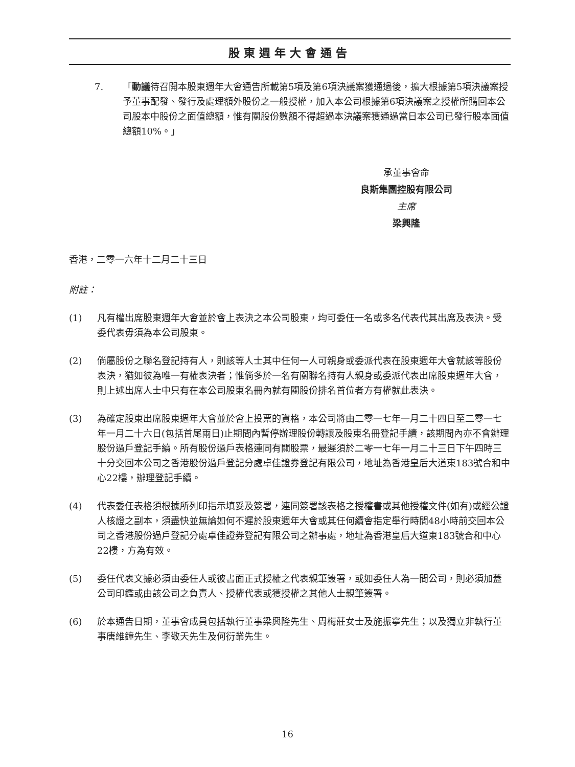股東週年大會通告
7. 「動議待召開本股東週年大會通告所載第5項及第6項決議案獲通過後，擴大根據第5項決議案授予董事配發、發行及處理額外股份之一般授權，加入本公司根據第6項決議案之授權所購回本公司股本中股份之面值總額，惟有關股份數額不得超過本決議案獲通過當日本公司已發行股本面值總額10%。」
承董事會命
良斯集團控股有限公司
主席
梁興隆
香港，二零一六年十二月二十三日
附註：
(1) 凡有權出席股東週年大會並於會上表決之本公司股東，均可委任一名或多名代表代其出席及表決。受委代表毋須為本公司股東。
(2) 倘屬股份之聯名登記持有人，則該等人士其中任何一人可親身或委派代表在股東週年大會就該等股份表決，猶如彼為唯一有權表決者；惟倘多於一名有關聯名持有人親身或委派代表出席股東週年大會，則上述出席人士中只有在本公司股東名冊內就有關股份排名首位者方有權就此表決。
(3) 為確定股東出席股東週年大會並於會上投票的資格，本公司將由二零一七年一月二十四日至二零一七年一月二十六日(包括首尾兩日)止期間內暫停辦理股份轉讓及股東名冊登記手續，該期間內亦不會辦理股份過戶登記手續。所有股份過戶表格連同有關股票，最遲須於二零一七年一月二十三日下午四時三十分交回本公司之香港股份過戶登記分處卓佳證券登記有限公司，地址為香港皇后大道東183號合和中心22樓，辦理登記手續。
(4) 代表委任表格須根據所列印指示填妥及簽署，連同簽署該表格之授權書或其他授權文件(如有)或經公證人核證之副本，須盡快並無論如何不遲於股東週年大會或其任何續會指定舉行時間48小時前交回本公司之香港股份過戶登記分處卓佳證券登記有限公司之辦事處，地址為香港皇后大道東183號合和中心22樓，方為有效。
(5) 委任代表文據必須由委任人或彼書面正式授權之代表親筆簽署，或如委任人為一間公司，則必須加蓋公司印鑑或由該公司之負責人、授權代表或獲授權之其他人士親筆簽署。
(6) 於本通告日期，董事會成員包括執行董事梁興隆先生、周梅莊女士及施振寧先生；以及獨立非執行董事唐維鐘先生、李敬天先生及何衍業先生。
16